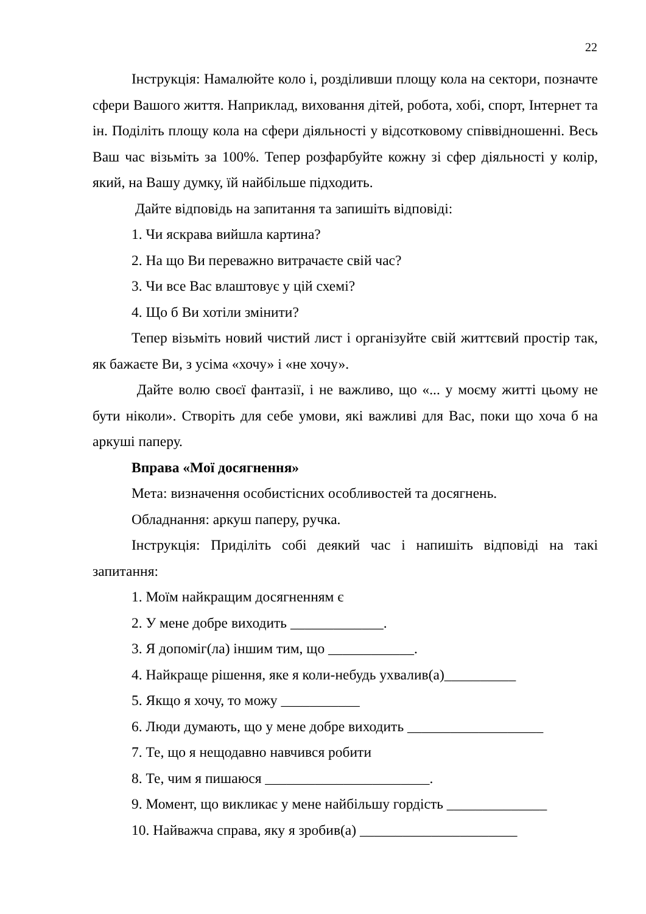22
Інструкція: Намалюйте коло і, розділивши площу кола на сектори, позначте сфери Вашого життя. Наприклад, виховання дітей, робота, хобі, спорт, Інтернет та ін. Поділіть площу кола на сфери діяльності у відсотковому співвідношенні. Весь Ваш час візьміть за 100%. Тепер розфарбуйте кожну зі сфер діяльності у колір, який, на Вашу думку, їй найбільше підходить.
Дайте відповідь на запитання та запишіть відповіді:
1. Чи яскрава вийшла картина?
2. На що Ви переважно витрачаєте свій час?
3. Чи все Вас влаштовує у цій схемі?
4. Що б Ви хотіли змінити?
Тепер візьміть новий чистий лист і організуйте свій життєвий простір так, як бажаєте Ви, з усіма «хочу» і «не хочу».
Дайте волю своєї фантазії, і не важливо, що «... у моєму житті цьому не бути ніколи». Створіть для себе умови, які важливі для Вас, поки що хоча б на аркуші паперу.
Вправа «Мої досягнення»
Мета: визначення особистісних особливостей та досягнень.
Обладнання: аркуш паперу, ручка.
Інструкція: Приділіть собі деякий час і напишіть відповіді на такі запитання:
1. Моїм найкращим досягненням є
2. У мене добре виходить _____________.
3. Я допоміг(ла) іншим тим, що ____________.
4. Найкраще рішення, яке я коли-небудь ухвалив(а)__________
5. Якщо я хочу, то можу ___________
6. Люди думають, що у мене добре виходить ___________________
7. Те, що я нещодавно навчився робити
8. Те, чим я пишаюся _______________________.
9. Момент, що викликає у мене найбільшу гордість ______________
10. Найважча справа, яку я зробив(а) ______________________